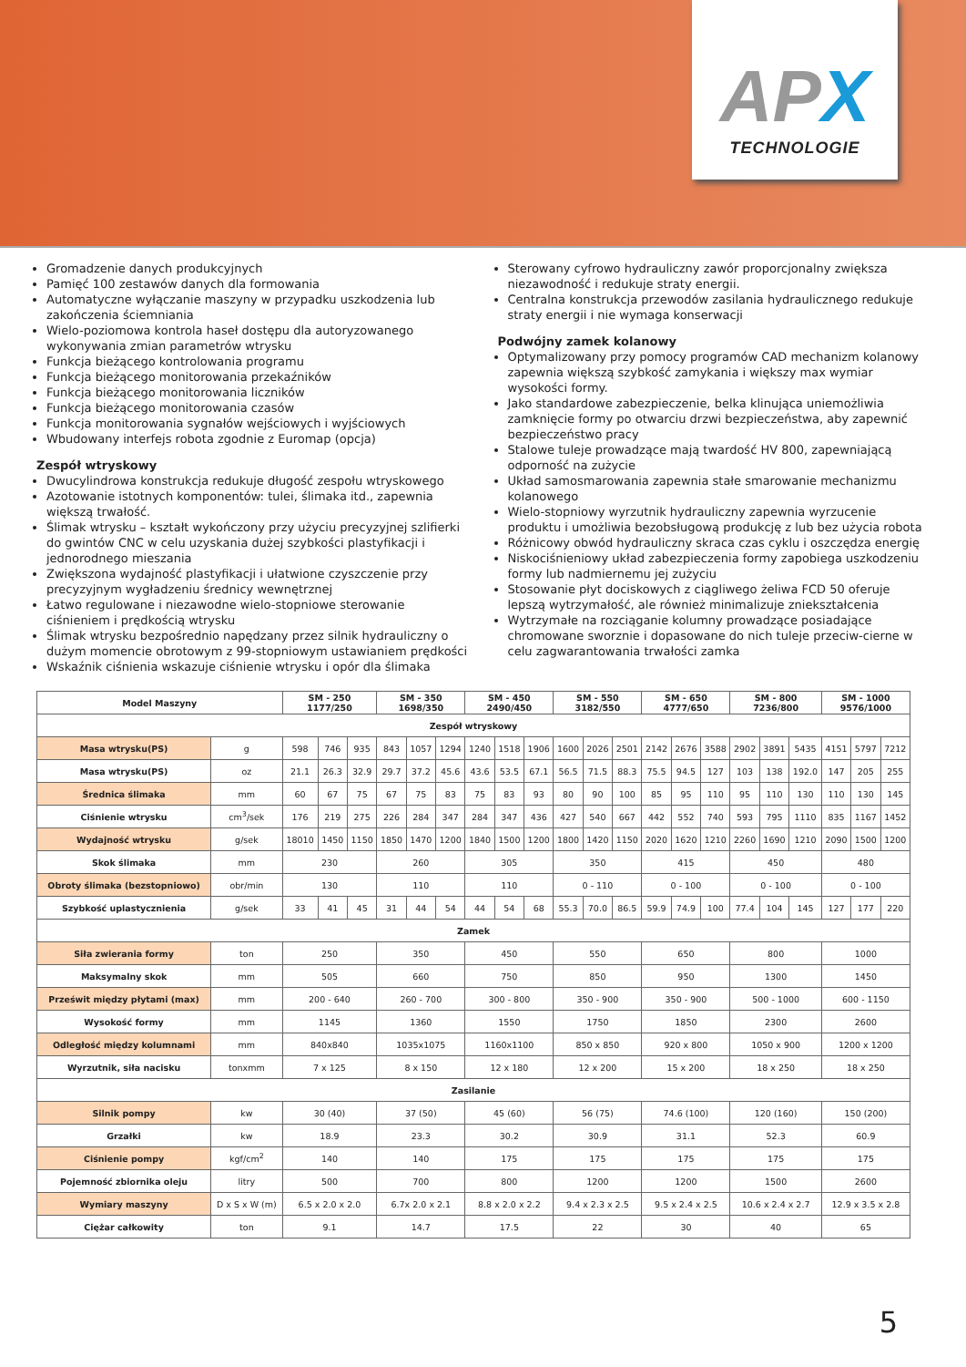APX
TECHNOLOGIE
Gromadzenie danych produkcyjnych
Pamięć 100 zestawów danych dla formowania
Automatyczne wyłączanie maszyny w przypadku uszkodzenia lub zakończenia ściemniania
Wielo-poziomowa kontrola haseł dostępu dla autoryzowanego wykonywania zmian parametrów wtrysku
Funkcja bieżącego kontrolowania programu
Funkcja bieżącego monitorowania przekaźników
Funkcja bieżącego monitorowania liczników
Funkcja bieżącego monitorowania czasów
Funkcja monitorowania sygnałów wejściowych i wyjściowych
Wbudowany interfejs robota zgodnie z Euromap (opcja)
Zespół wtryskowy
Dwucylindrowa konstrukcja redukuje długość zespołu wtryskowego
Azotowanie istotnych komponentów: tulei, ślimaka itd., zapewnia większą trwałość.
Ślimak wtrysku – kształt wykończony przy użyciu precyzyjnej szlifierki do gwintów CNC w celu uzyskania dużej szybkości plastyfikacji i jednorodnego mieszania
Zwiększona wydajność plastyfikacji i ułatwione czyszczenie przy precyzyjnym wygładzeniu średnicy wewnętrznej
Łatwo regulowane i niezawodne wielo-stopniowe sterowanie ciśnieniem i prędkością wtrysku
Ślimak wtrysku bezpośrednio napędzany przez silnik hydrauliczny o dużym momencie obrotowym z 99-stopniowym ustawianiem prędkości
Wskaźnik ciśnienia wskazuje ciśnienie wtrysku i opór dla ślimaka
Sterowany cyfrowo hydrauliczny zawór proporcjonalny zwiększa niezawodność i redukuje straty energii.
Centralna konstrukcja przewodów zasilania hydraulicznego redukuje straty energii i nie wymaga konserwacji
Podwójny zamek kolanowy
Optymalizowany przy pomocy programów CAD mechanizm kolanowy zapewnia większą szybkość zamykania i większy max wymiar wysokości formy.
Jako standardowe zabezpieczenie, belka klinująca uniemożliwia zamknięcie formy po otwarciu drzwi bezpieczeństwa, aby zapewnić bezpieczeństwo pracy
Stalowe tuleje prowadzące mają twardość HV 800, zapewniającą odporność na zużycie
Układ samosmarowania zapewnia stałe smarowanie mechanizmu kolanowego
Wielo-stopniowy wyrzutnik hydrauliczny zapewnia wyrzucenie produktu i umożliwia bezobsługową produkcję z lub bez użycia robota
Różnicowy obwód hydrauliczny skraca czas cyklu i oszczędza energię
Niskociśnieniowy układ zabezpieczenia formy zapobiega uszkodzeniu formy lub nadmiernemu jej zużyciu
Stosowanie płyt dociskowych z ciągliwego żeliwa FCD 50 oferuje lepszą wytrzymałość, ale również minimalizuje zniekształcenia
Wytrzymałe na rozciąganie kolumny prowadzące posiadające chromowane sworznie i dopasowane do nich tuleje przeciw-cierne w celu zagwarantowania trwałości zamka
| Model Maszyny | | SM - 250 1177/250 | | | SM - 350 1698/350 | | | SM - 450 2490/450 | | | SM - 550 3182/550 | | | SM - 650 4777/650 | | | SM - 800 7236/800 | | | SM - 1000 9576/1000 | | |
| --- | --- | --- | --- | --- | --- | --- | --- | --- | --- | --- | --- | --- | --- | --- | --- | --- | --- | --- | --- | --- | --- | --- |
| Zespół wtryskowy | | | | | | | | | | | | | | | | | | | | | | |
| Masa wtrysku(PS) | g | 598 | 746 | 935 | 843 | 1057 | 1294 | 1240 | 1518 | 1906 | 1600 | 2026 | 2501 | 2142 | 2676 | 3588 | 2902 | 3891 | 5435 | 4151 | 5797 | 7212 |
| Masa wtrysku(PS) | oz | 21.1 | 26.3 | 32.9 | 29.7 | 37.2 | 45.6 | 43.6 | 53.5 | 67.1 | 56.5 | 71.5 | 88.3 | 75.5 | 94.5 | 127 | 103 | 138 | 192.0 | 147 | 205 | 255 |
| Średnica ślimaka | mm | 60 | 67 | 75 | 67 | 75 | 83 | 75 | 83 | 93 | 80 | 90 | 100 | 85 | 95 | 110 | 95 | 110 | 130 | 110 | 130 | 145 |
| Ciśnienie wtrysku | cm<sup>3</sup>/sek | 176 | 219 | 275 | 226 | 284 | 347 | 284 | 347 | 436 | 427 | 540 | 667 | 442 | 552 | 740 | 593 | 795 | 1110 | 835 | 1167 | 1452 |
| Wydajność wtrysku | g/sek | 18010 | 1450 | 1150 | 1850 | 1470 | 1200 | 1840 | 1500 | 1200 | 1800 | 1420 | 1150 | 2020 | 1620 | 1210 | 2260 | 1690 | 1210 | 2090 | 1500 | 1200 |
| Skok ślimaka | mm | 230 | | | 260 | | | 305 | | | 350 | | | 415 | | | 450 | | | 480 | | |
| Obroty ślimaka (bezstopniowo) | obr/min | 130 | | | 110 | | | 110 | | | 0 - 110 | | | 0 - 100 | | | 0 - 100 | | | 0 - 100 | | |
| Szybkość uplastycznienia | g/sek | 33 | 41 | 45 | 31 | 44 | 54 | 44 | 54 | 68 | 55.3 | 70.0 | 86.5 | 59.9 | 74.9 | 100 | 77.4 | 104 | 145 | 127 | 177 | 220 |
| Zamek | | | | | | | | | | | | | | | | | | | | | | |
| Siła zwierania formy | ton | 250 | | | 350 | | | 450 | | | 550 | | | 650 | | | 800 | | | 1000 | | |
| Maksymalny skok | mm | 505 | | | 660 | | | 750 | | | 850 | | | 950 | | | 1300 | | | 1450 | | |
| Prześwit między płytami (max) | mm | 200 - 640 | | | 260 - 700 | | | 300 - 800 | | | 350 - 900 | | | 350 - 900 | | | 500 - 1000 | | | 600 - 1150 | | |
| Wysokość formy | mm | 1145 | | | 1360 | | | 1550 | | | 1750 | | | 1850 | | | 2300 | | | 2600 | | |
| Odległość między kolumnami | mm | 840x840 | | | 1035x1075 | | | 1160x1100 | | | 850 x 850 | | | 920 x 800 | | | 1050 x 900 | | | 1200 x 1200 | | |
| Wyrzutnik, siła nacisku | tonxmm | 7 x 125 | | | 8 x 150 | | | 12 x 180 | | | 12 x 200 | | | 15 x 200 | | | 18 x 250 | | | 18 x 250 | | |
| Zasilanie | | | | | | | | | | | | | | | | | | | | | | |
| Silnik pompy | kw | 30 (40) | | | 37 (50) | | | 45 (60) | | | 56 (75) | | | 74.6 (100) | | | 120 (160) | | | 150 (200) | | |
| Grzałki | kw | 18.9 | | | 23.3 | | | 30.2 | | | 30.9 | | | 31.1 | | | 52.3 | | | 60.9 | | |
| Ciśnienie pompy | kgf/cm<sup>2</sup> | 140 | | | 140 | | | 175 | | | 175 | | | 175 | | | 175 | | | 175 | | |
| Pojemność zbiornika oleju | litry | 500 | | | 700 | | | 800 | | | 1200 | | | 1200 | | | 1500 | | | 2600 | | |
| Wymiary maszyny | D x S x W (m) | 6.5 x 2.0 x 2.0 | | | 6.7x 2.0 x 2.1 | | | 8.8 x 2.0 x 2.2 | | | 9.4 x 2.3 x 2.5 | | | 9.5 x 2.4 x 2.5 | | | 10.6 x 2.4 x 2.7 | | | 12.9 x 3.5 x 2.8 | | |
| Ciężar całkowity | ton | 9.1 | | | 14.7 | | | 17.5 | | | 22 | | | 30 | | | 40 | | | 65 | | |
5